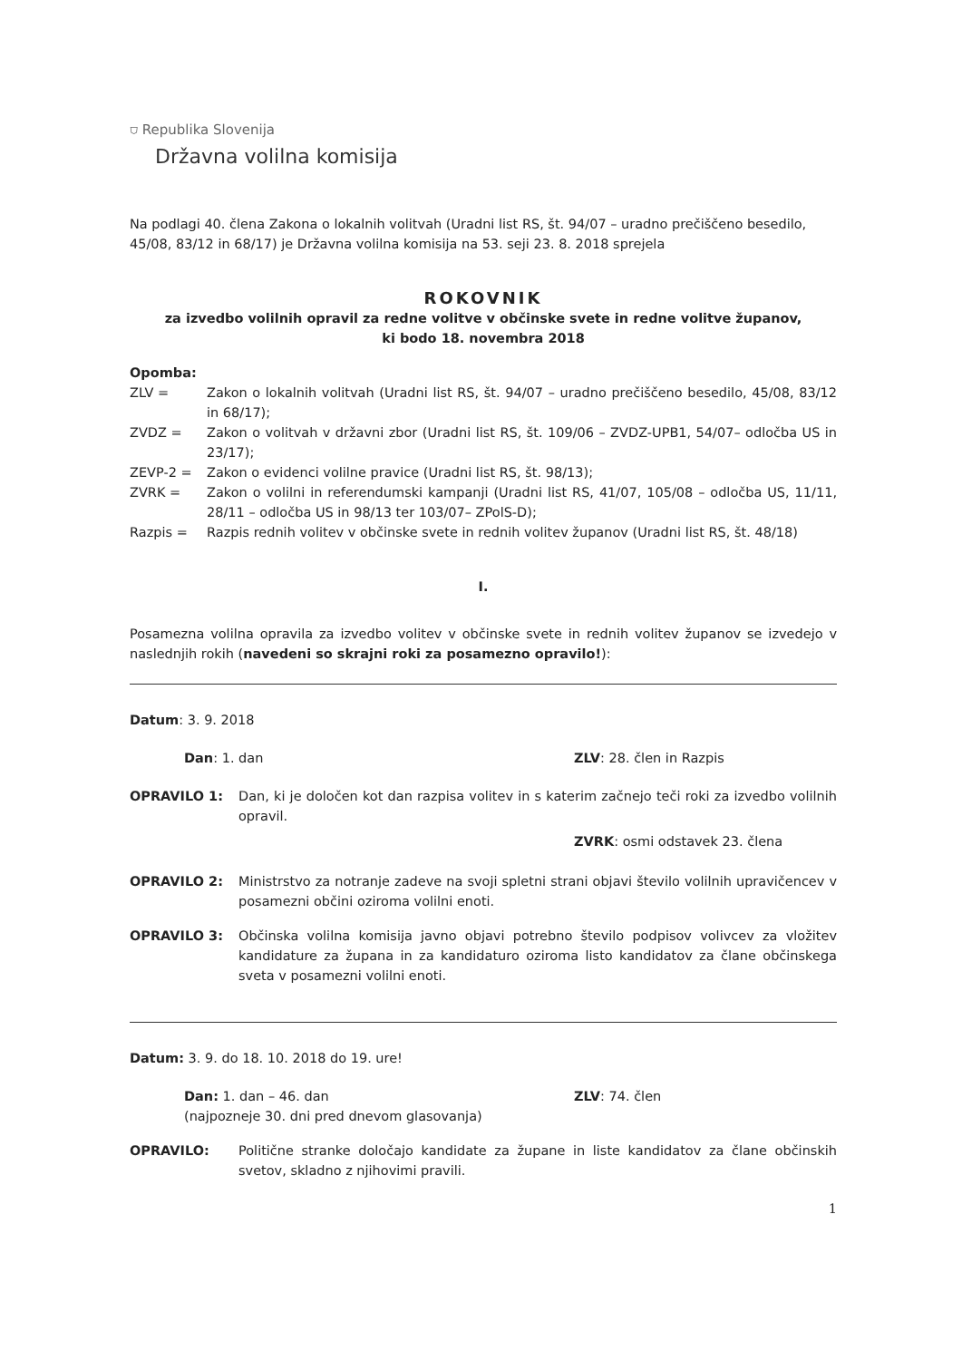⛉ Republika Slovenija
Državna volilna komisija
Na podlagi 40. člena Zakona o lokalnih volitvah (Uradni list RS, št. 94/07 – uradno prečiščeno besedilo, 45/08, 83/12 in 68/17) je Državna volilna komisija na 53. seji 23. 8. 2018 sprejela
ROKOVNIK
za izvedbo volilnih opravil za redne volitve v občinske svete in redne volitve županov,
ki bodo 18. novembra 2018
Opomba:
ZLV = Zakon o lokalnih volitvah (Uradni list RS, št. 94/07 – uradno prečiščeno besedilo, 45/08, 83/12 in 68/17);
ZVDZ = Zakon o volitvah v državni zbor (Uradni list RS, št. 109/06 – ZVDZ-UPB1, 54/07– odločba US in 23/17);
ZEVP-2 = Zakon o evidenci volilne pravice (Uradni list RS, št. 98/13);
ZVRK = Zakon o volilni in referendumski kampanji (Uradni list RS, 41/07, 105/08 – odločba US, 11/11, 28/11 – odločba US in 98/13 ter 103/07– ZPolS-D);
Razpis = Razpis rednih volitev v občinske svete in rednih volitev županov (Uradni list RS, št. 48/18)
I.
Posamezna volilna opravila za izvedbo volitev v občinske svete in rednih volitev županov se izvedejo v naslednjih rokih (navedeni so skrajni roki za posamezno opravilo!):
Datum: 3. 9. 2018
Dan: 1. dan ZLV: 28. člen in Razpis
OPRAVILO 1: Dan, ki je določen kot dan razpisa volitev in s katerim začnejo teči roki za izvedbo volilnih opravil.
ZVRK: osmi odstavek 23. člena
OPRAVILO 2: Ministrstvo za notranje zadeve na svoji spletni strani objavi število volilnih upravičencev v posamezni občini oziroma volilni enoti.
OPRAVILO 3: Občinska volilna komisija javno objavi potrebno število podpisov volivcev za vložitev kandidature za župana in za kandidaturo oziroma listo kandidatov za člane občinskega sveta v posamezni volilni enoti.
Datum: 3. 9. do 18. 10. 2018 do 19. ure!
Dan: 1. dan – 46. dan
(najpozneje 30. dni pred dnevom glasovanja) ZLV: 74. člen
OPRAVILO: Politične stranke določajo kandidate za župane in liste kandidatov za člane občinskih svetov, skladno z njihovimi pravili.
1